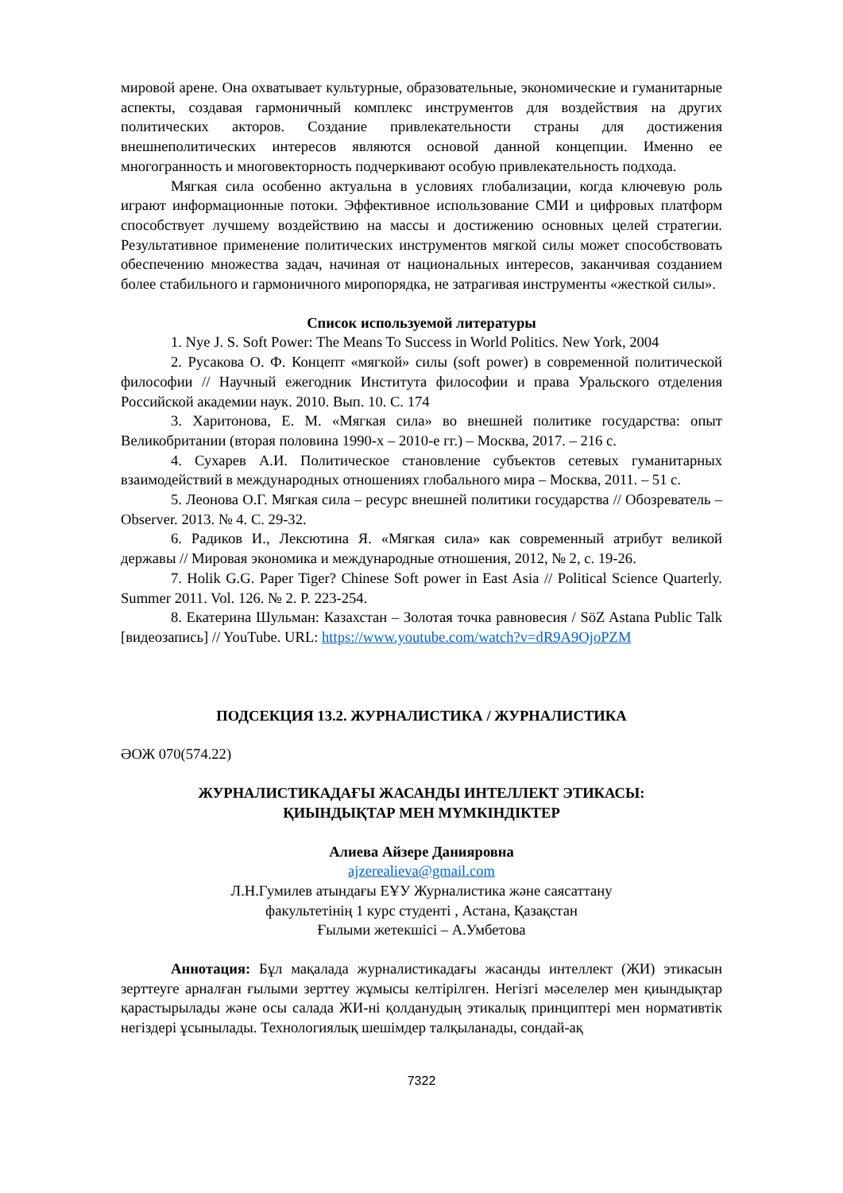мировой арене. Она охватывает культурные, образовательные, экономические и гуманитарные аспекты, создавая гармоничный комплекс инструментов для воздействия на других политических акторов. Создание привлекательности страны для достижения внешнеполитических интересов являются основой данной концепции. Именно ее многогранность и многовекторность подчеркивают особую привлекательность подхода.
Мягкая сила особенно актуальна в условиях глобализации, когда ключевую роль играют информационные потоки. Эффективное использование СМИ и цифровых платформ способствует лучшему воздействию на массы и достижению основных целей стратегии. Результативное применение политических инструментов мягкой силы может способствовать обеспечению множества задач, начиная от национальных интересов, заканчивая созданием более стабильного и гармоничного миропорядка, не затрагивая инструменты «жесткой силы».
Список используемой литературы
1. Nye J. S. Soft Power: The Means To Success in World Politics. New York, 2004
2. Русакова О. Ф. Концепт «мягкой» силы (soft power) в современной политической философии // Научный ежегодник Института философии и права Уральского отделения Российской академии наук. 2010. Вып. 10. С. 174
3. Харитонова, Е. М. «Мягкая сила» во внешней политике государства: опыт Великобритании (вторая половина 1990-х – 2010-е гг.) – Москва, 2017. – 216 с.
4. Сухарев А.И. Политическое становление субъектов сетевых гуманитарных взаимодействий в международных отношениях глобального мира – Москва, 2011. – 51 с.
5. Леонова О.Г. Мягкая сила – ресурс внешней политики государства // Обозреватель – Observer. 2013. № 4. С. 29-32.
6. Радиков И., Лексютина Я. «Мягкая сила» как современный атрибут великой державы // Мировая экономика и международные отношения, 2012, № 2, с. 19-26.
7. Holik G.G. Paper Tiger? Chinese Soft power in East Asia // Political Science Quarterly. Summer 2011. Vol. 126. № 2. P. 223-254.
8. Екатерина Шульман: Казахстан – Золотая точка равновесия / SöZ Astana Public Talk [видеозапись] // YouTube. URL: https://www.youtube.com/watch?v=dR9A9OjoPZM
ПОДСЕКЦИЯ 13.2. ЖУРНАЛИСТИКА / ЖУРНАЛИСТИКА
ӘОЖ 070(574.22)
ЖУРНАЛИСТИКАДАҒЫ ЖАСАНДЫ ИНТЕЛЛЕКТ ЭТИКАСЫ:
ҚИЫНДЫҚТАР МЕН МҮМКІНДІКТЕР
Алиева Айзере Данияровна
ajzerealieva@gmail.com
Л.Н.Гумилев атындағы ЕҰУ Журналистика және саясаттану
факультетінің 1 курс студенті , Астана, Қазақстан
Ғылыми жетекшісі – А.Умбетова
Аннотация: Бұл мақалада журналистикадағы жасанды интеллект (ЖИ) этикасын зерттеуге арналған ғылыми зерттеу жұмысы келтірілген. Негізгі мәселелер мен қиындықтар қарастырылады және осы салада ЖИ-ні қолданудың этикалық принциптері мен нормативтік негіздері ұсынылады. Технологиялық шешімдер талқыланады, сондай-ақ
7322